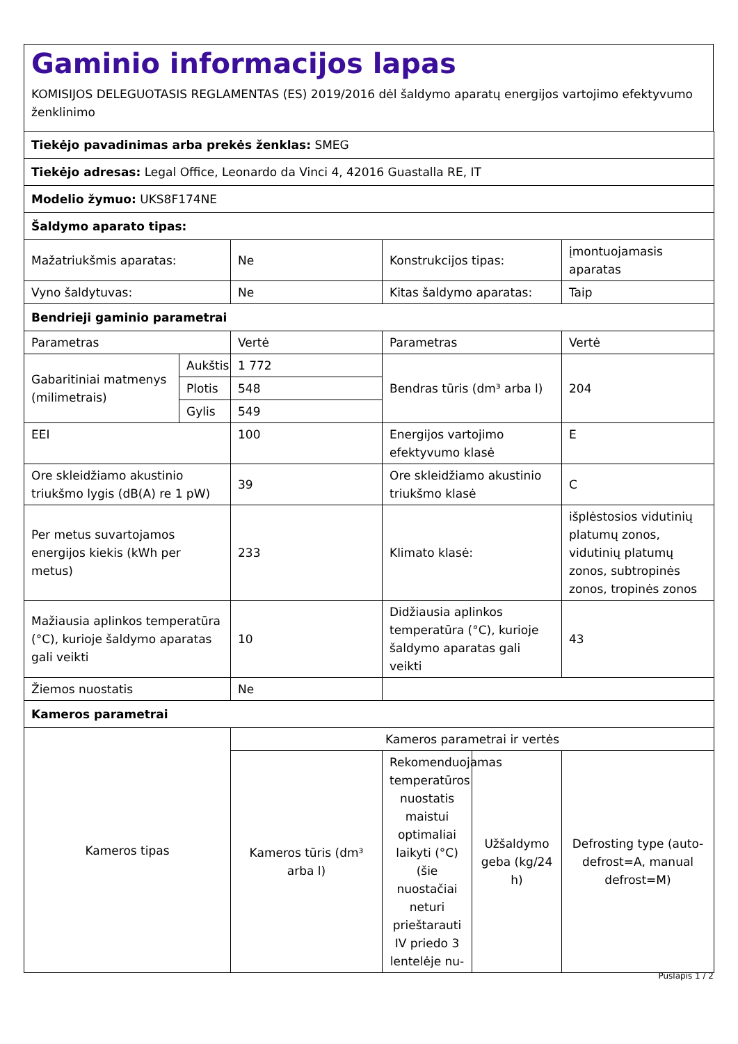Gaminio informacijos lapas
KOMISIJOS DELEGUOTASIS REGLAMENTAS (ES) 2019/2016 dėl šaldymo aparatų energijos vartojimo efektyvumo ženklinimo
| Tiekėjo pavadinimas arba prekės ženklas: SMEG | | | | | |
| Tiekėjo adresas: Legal Office, Leonardo da Vinci 4, 42016 Guastalla RE, IT | | | | | |
| Modelio žymuo: UKS8F174NE | | | | | |
| Šaldymo aparato tipas: | | | | | |
| Mažatriukšmis aparatas: | | Ne | Konstrukcijos tipas: | | įmontuojamasis aparatas |
| Vyno šaldytuvas: | | Ne | Kitas šaldymo aparatas: | | Taip |
| Bendrieji gaminio parametrai | | | | | |
| Parametras | | Vertė | Parametras | | Vertė |
| Gabaritiniai matmenys (milimetrais) | Aukštis | 1 772 | Bendras tūris (dm³ arba l) | | 204 |
| | Plotis | 548 | | | |
| | Gylis | 549 | | | |
| EEI | | 100 | Energijos vartojimo efektyvumo klasė | | E |
| Ore skleidžiamo akustinio triukšmo lygis (dB(A) re 1 pW) | | 39 | Ore skleidžiamo akustinio triukšmo klasė | | C |
| Per metus suvartojamos energijos kiekis (kWh per metus) | | 233 | Klimato klasė: | | išplėstosios vidutinių platumų zonos, vidutinių platumų zonos, subtropinės zonos, tropinės zonos |
| Mažiausia aplinkos temperatūra (°C), kurioje šaldymo aparatas gali veikti | | 10 | Didžiausia aplinkos temperatūra (°C), kurioje šaldymo aparatas gali veikti | | 43 |
| Žiemos nuostatis | | Ne | | | |
| Kameros parametrai | | | | | |
| Kameros tipas | | Kameros parametrai ir vertės | | | |
| | | Kameros tūris (dm³ arba l) | Rekomenduojamas temperatūros nuostatis maistui optimaliai laikyti (°C) (šie nuostačiai neturi prieštarauti IV priedo 3 lentelėje nu- | Užšaldymo geba (kg/24 h) | Defrosting type (auto-defrost=A, manual defrost=M) |
Puslapis 1 / 2